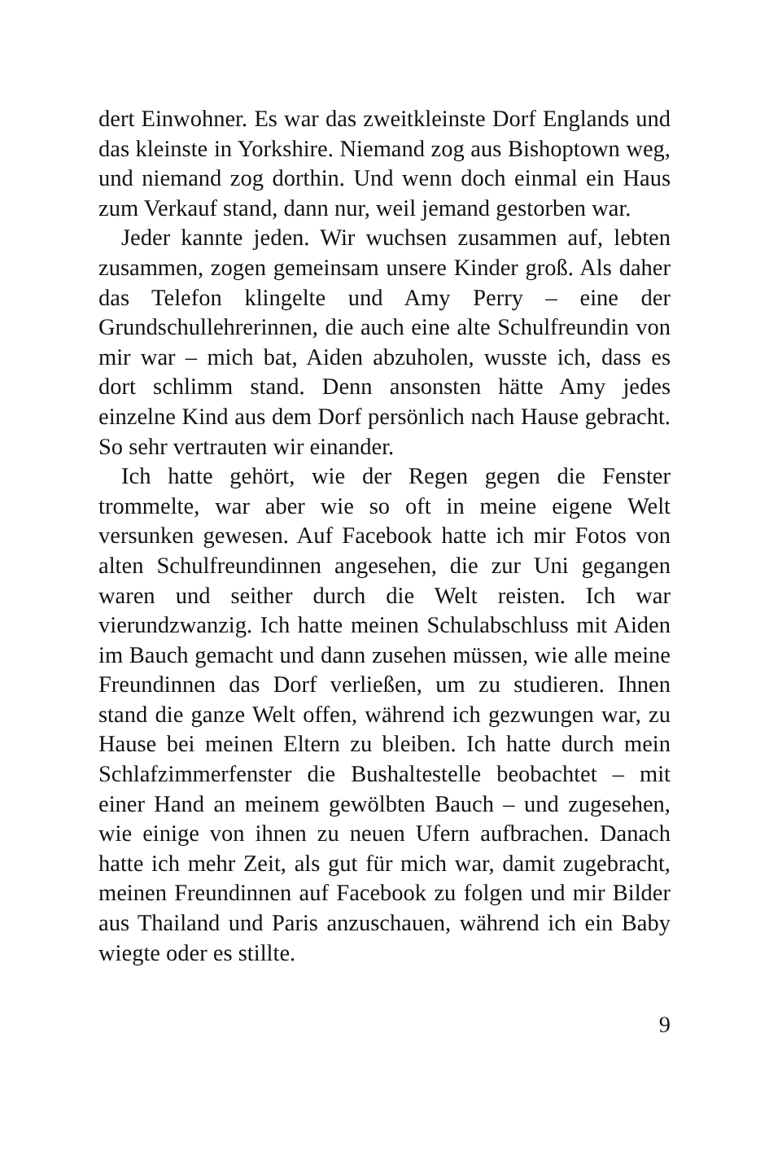dert Einwohner. Es war das zweitkleinste Dorf Englands und das kleinste in Yorkshire. Niemand zog aus Bishoptown weg, und niemand zog dorthin. Und wenn doch einmal ein Haus zum Verkauf stand, dann nur, weil jemand gestorben war.
Jeder kannte jeden. Wir wuchsen zusammen auf, lebten zusammen, zogen gemeinsam unsere Kinder groß. Als daher das Telefon klingelte und Amy Perry – eine der Grundschullehrerinnen, die auch eine alte Schulfreundin von mir war – mich bat, Aiden abzuholen, wusste ich, dass es dort schlimm stand. Denn ansonsten hätte Amy jedes einzelne Kind aus dem Dorf persönlich nach Hause gebracht. So sehr vertrauten wir einander.
Ich hatte gehört, wie der Regen gegen die Fenster trommelte, war aber wie so oft in meine eigene Welt versunken gewesen. Auf Facebook hatte ich mir Fotos von alten Schulfreundinnen angesehen, die zur Uni gegangen waren und seither durch die Welt reisten. Ich war vierundzwanzig. Ich hatte meinen Schulabschluss mit Aiden im Bauch gemacht und dann zusehen müssen, wie alle meine Freundinnen das Dorf verließen, um zu studieren. Ihnen stand die ganze Welt offen, während ich gezwungen war, zu Hause bei meinen Eltern zu bleiben. Ich hatte durch mein Schlafzimmerfenster die Bushaltestelle beobachtet – mit einer Hand an meinem gewölbten Bauch – und zugesehen, wie einige von ihnen zu neuen Ufern aufbrachen. Danach hatte ich mehr Zeit, als gut für mich war, damit zugebracht, meinen Freundinnen auf Facebook zu folgen und mir Bilder aus Thailand und Paris anzuschauen, während ich ein Baby wiegte oder es stillte.
9